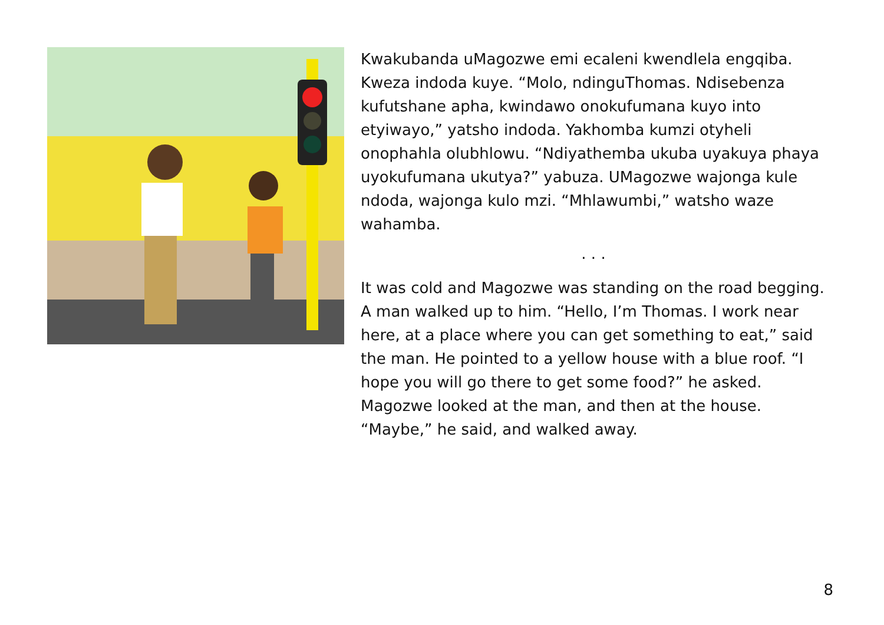Kwakubanda uMagozwe emi ecaleni kwendlela engqiba. Kweza indoda kuye. “Molo, ndinguThomas. Ndisebenza kufutshane apha, kwindawo onokufumana kuyo into etyiwayo,” yatsho indoda. Yakhomba kumzi otyheli onophahla olubhlowu. “Ndiyathemba ukuba uyakuya phaya uyokufumana ukutya?” yabuza. UMagozwe wajonga kule ndoda, wajonga kulo mzi. “Mhlawumbi,” watsho waze wahamba.
. . .
It was cold and Magozwe was standing on the road begging. A man walked up to him. “Hello, I’m Thomas. I work near here, at a place where you can get something to eat,” said the man. He pointed to a yellow house with a blue roof. “I hope you will go there to get some food?” he asked. Magozwe looked at the man, and then at the house. “Maybe,” he said, and walked away.
8